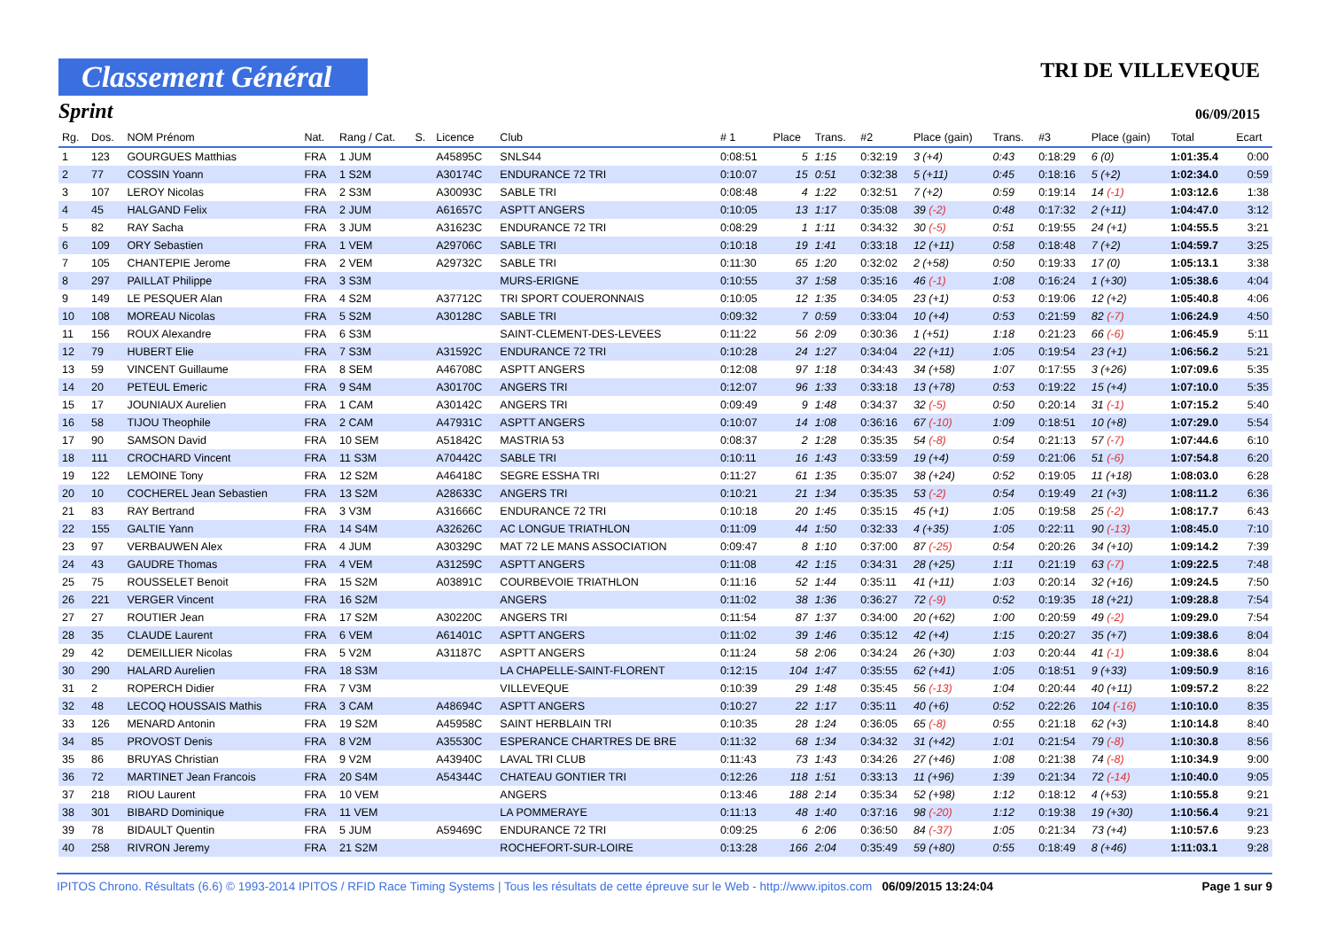Classement Général
TRI DE VILLEVEQUE
Sprint 06/09/2015
| Rg. | Dos. | NOM Prénom | Nat. | Rang / Cat. | S. | Licence | Club | # 1 | Place | Trans. | #2 | Place (gain) | Trans. | #3 | Place (gain) | Total | Ecart |
| --- | --- | --- | --- | --- | --- | --- | --- | --- | --- | --- | --- | --- | --- | --- | --- | --- | --- |
| 1 | 123 | GOURGUES Matthias | FRA | 1 JUM | | A45895C | SNLS44 | 0:08:51 | 5 | 1:15 | 0:32:19 | 3 (+4) | 0:43 | 0:18:29 | 6 (0) | 1:01:35.4 | 0:00 |
| 2 | 77 | COSSIN Yoann | FRA | 1 S2M | | A30174C | ENDURANCE 72 TRI | 0:10:07 | 15 | 0:51 | 0:32:38 | 5 (+11) | 0:45 | 0:18:16 | 5 (+2) | 1:02:34.0 | 0:59 |
| 3 | 107 | LEROY Nicolas | FRA | 2 S3M | | A30093C | SABLE TRI | 0:08:48 | 4 | 1:22 | 0:32:51 | 7 (+2) | 0:59 | 0:19:14 | 14 (-1) | 1:03:12.6 | 1:38 |
| 4 | 45 | HALGAND Felix | FRA | 2 JUM | | A61657C | ASPTT ANGERS | 0:10:05 | 13 | 1:17 | 0:35:08 | 39 (-2) | 0:48 | 0:17:32 | 2 (+11) | 1:04:47.0 | 3:12 |
| 5 | 82 | RAY Sacha | FRA | 3 JUM | | A31623C | ENDURANCE 72 TRI | 0:08:29 | 1 | 1:11 | 0:34:32 | 30 (-5) | 0:51 | 0:19:55 | 24 (+1) | 1:04:55.5 | 3:21 |
| 6 | 109 | ORY Sebastien | FRA | 1 VEM | | A29706C | SABLE TRI | 0:10:18 | 19 | 1:41 | 0:33:18 | 12 (+11) | 0:58 | 0:18:48 | 7 (+2) | 1:04:59.7 | 3:25 |
| 7 | 105 | CHANTEPIE Jerome | FRA | 2 VEM | | A29732C | SABLE TRI | 0:11:30 | 65 | 1:20 | 0:32:02 | 2 (+58) | 0:50 | 0:19:33 | 17 (0) | 1:05:13.1 | 3:38 |
| 8 | 297 | PAILLAT Philippe | FRA | 3 S3M | | | MURS-ERIGNE | 0:10:55 | 37 | 1:58 | 0:35:16 | 46 (-1) | 1:08 | 0:16:24 | 1 (+30) | 1:05:38.6 | 4:04 |
| 9 | 149 | LE PESQUER Alan | FRA | 4 S2M | | A37712C | TRI SPORT COUERONNAIS | 0:10:05 | 12 | 1:35 | 0:34:05 | 23 (+1) | 0:53 | 0:19:06 | 12 (+2) | 1:05:40.8 | 4:06 |
| 10 | 108 | MOREAU Nicolas | FRA | 5 S2M | | A30128C | SABLE TRI | 0:09:32 | 7 | 0:59 | 0:33:04 | 10 (+4) | 0:53 | 0:21:59 | 82 (-7) | 1:06:24.9 | 4:50 |
| 11 | 156 | ROUX Alexandre | FRA | 6 S3M | | | SAINT-CLEMENT-DES-LEVEES | 0:11:22 | 56 | 2:09 | 0:30:36 | 1 (+51) | 1:18 | 0:21:23 | 66 (-6) | 1:06:45.9 | 5:11 |
| 12 | 79 | HUBERT Elie | FRA | 7 S3M | | A31592C | ENDURANCE 72 TRI | 0:10:28 | 24 | 1:27 | 0:34:04 | 22 (+11) | 1:05 | 0:19:54 | 23 (+1) | 1:06:56.2 | 5:21 |
| 13 | 59 | VINCENT Guillaume | FRA | 8 SEM | | A46708C | ASPTT ANGERS | 0:12:08 | 97 | 1:18 | 0:34:43 | 34 (+58) | 1:07 | 0:17:55 | 3 (+26) | 1:07:09.6 | 5:35 |
| 14 | 20 | PETEUL Emeric | FRA | 9 S4M | | A30170C | ANGERS TRI | 0:12:07 | 96 | 1:33 | 0:33:18 | 13 (+78) | 0:53 | 0:19:22 | 15 (+4) | 1:07:10.0 | 5:35 |
| 15 | 17 | JOUNIAUX Aurelien | FRA | 1 CAM | | A30142C | ANGERS TRI | 0:09:49 | 9 | 1:48 | 0:34:37 | 32 (-5) | 0:50 | 0:20:14 | 31 (-1) | 1:07:15.2 | 5:40 |
| 16 | 58 | TIJOU Theophile | FRA | 2 CAM | | A47931C | ASPTT ANGERS | 0:10:07 | 14 | 1:08 | 0:36:16 | 67 (-10) | 1:09 | 0:18:51 | 10 (+8) | 1:07:29.0 | 5:54 |
| 17 | 90 | SAMSON David | FRA | 10 SEM | | A51842C | MASTRIA 53 | 0:08:37 | 2 | 1:28 | 0:35:35 | 54 (-8) | 0:54 | 0:21:13 | 57 (-7) | 1:07:44.6 | 6:10 |
| 18 | 111 | CROCHARD Vincent | FRA | 11 S3M | | A70442C | SABLE TRI | 0:10:11 | 16 | 1:43 | 0:33:59 | 19 (+4) | 0:59 | 0:21:06 | 51 (-6) | 1:07:54.8 | 6:20 |
| 19 | 122 | LEMOINE Tony | FRA | 12 S2M | | A46418C | SEGRE ESSHA TRI | 0:11:27 | 61 | 1:35 | 0:35:07 | 38 (+24) | 0:52 | 0:19:05 | 11 (+18) | 1:08:03.0 | 6:28 |
| 20 | 10 | COCHEREL Jean Sebastien | FRA | 13 S2M | | A28633C | ANGERS TRI | 0:10:21 | 21 | 1:34 | 0:35:35 | 53 (-2) | 0:54 | 0:19:49 | 21 (+3) | 1:08:11.2 | 6:36 |
| 21 | 83 | RAY Bertrand | FRA | 3 V3M | | A31666C | ENDURANCE 72 TRI | 0:10:18 | 20 | 1:45 | 0:35:15 | 45 (+1) | 1:05 | 0:19:58 | 25 (-2) | 1:08:17.7 | 6:43 |
| 22 | 155 | GALTIE Yann | FRA | 14 S4M | | A32626C | AC LONGUE TRIATHLON | 0:11:09 | 44 | 1:50 | 0:32:33 | 4 (+35) | 1:05 | 0:22:11 | 90 (-13) | 1:08:45.0 | 7:10 |
| 23 | 97 | VERBAUWEN Alex | FRA | 4 JUM | | A30329C | MAT 72 LE MANS ASSOCIATION | 0:09:47 | 8 | 1:10 | 0:37:00 | 87 (-25) | 0:54 | 0:20:26 | 34 (+10) | 1:09:14.2 | 7:39 |
| 24 | 43 | GAUDRE Thomas | FRA | 4 VEM | | A31259C | ASPTT ANGERS | 0:11:08 | 42 | 1:15 | 0:34:31 | 28 (+25) | 1:11 | 0:21:19 | 63 (-7) | 1:09:22.5 | 7:48 |
| 25 | 75 | ROUSSELET Benoit | FRA | 15 S2M | | A03891C | COURBEVOIE TRIATHLON | 0:11:16 | 52 | 1:44 | 0:35:11 | 41 (+11) | 1:03 | 0:20:14 | 32 (+16) | 1:09:24.5 | 7:50 |
| 26 | 221 | VERGER Vincent | FRA | 16 S2M | | | ANGERS | 0:11:02 | 38 | 1:36 | 0:36:27 | 72 (-9) | 0:52 | 0:19:35 | 18 (+21) | 1:09:28.8 | 7:54 |
| 27 | 27 | ROUTIER Jean | FRA | 17 S2M | | A30220C | ANGERS TRI | 0:11:54 | 87 | 1:37 | 0:34:00 | 20 (+62) | 1:00 | 0:20:59 | 49 (-2) | 1:09:29.0 | 7:54 |
| 28 | 35 | CLAUDE Laurent | FRA | 6 VEM | | A61401C | ASPTT ANGERS | 0:11:02 | 39 | 1:46 | 0:35:12 | 42 (+4) | 1:15 | 0:20:27 | 35 (+7) | 1:09:38.6 | 8:04 |
| 29 | 42 | DEMEILLIER Nicolas | FRA | 5 V2M | | A31187C | ASPTT ANGERS | 0:11:24 | 58 | 2:06 | 0:34:24 | 26 (+30) | 1:03 | 0:20:44 | 41 (-1) | 1:09:38.6 | 8:04 |
| 30 | 290 | HALARD Aurelien | FRA | 18 S3M | | | LA CHAPELLE-SAINT-FLORENT | 0:12:15 | 104 | 1:47 | 0:35:55 | 62 (+41) | 1:05 | 0:18:51 | 9 (+33) | 1:09:50.9 | 8:16 |
| 31 | 2 | ROPERCH Didier | FRA | 7 V3M | | | VILLEVEQUE | 0:10:39 | 29 | 1:48 | 0:35:45 | 56 (-13) | 1:04 | 0:20:44 | 40 (+11) | 1:09:57.2 | 8:22 |
| 32 | 48 | LECOQ HOUSSAIS Mathis | FRA | 3 CAM | | A48694C | ASPTT ANGERS | 0:10:27 | 22 | 1:17 | 0:35:11 | 40 (+6) | 0:52 | 0:22:26 | 104 (-16) | 1:10:10.0 | 8:35 |
| 33 | 126 | MENARD Antonin | FRA | 19 S2M | | A45958C | SAINT HERBLAIN TRI | 0:10:35 | 28 | 1:24 | 0:36:05 | 65 (-8) | 0:55 | 0:21:18 | 62 (+3) | 1:10:14.8 | 8:40 |
| 34 | 85 | PROVOST Denis | FRA | 8 V2M | | A35530C | ESPERANCE CHARTRES DE BRE | 0:11:32 | 68 | 1:34 | 0:34:32 | 31 (+42) | 1:01 | 0:21:54 | 79 (-8) | 1:10:30.8 | 8:56 |
| 35 | 86 | BRUYAS Christian | FRA | 9 V2M | | A43940C | LAVAL TRI CLUB | 0:11:43 | 73 | 1:43 | 0:34:26 | 27 (+46) | 1:08 | 0:21:38 | 74 (-8) | 1:10:34.9 | 9:00 |
| 36 | 72 | MARTINET Jean Francois | FRA | 20 S4M | | A54344C | CHATEAU GONTIER TRI | 0:12:26 | 118 | 1:51 | 0:33:13 | 11 (+96) | 1:39 | 0:21:34 | 72 (-14) | 1:10:40.0 | 9:05 |
| 37 | 218 | RIOU Laurent | FRA | 10 VEM | | | ANGERS | 0:13:46 | 188 | 2:14 | 0:35:34 | 52 (+98) | 1:12 | 0:18:12 | 4 (+53) | 1:10:55.8 | 9:21 |
| 38 | 301 | BIBARD Dominique | FRA | 11 VEM | | | LA POMMERAYE | 0:11:13 | 48 | 1:40 | 0:37:16 | 98 (-20) | 1:12 | 0:19:38 | 19 (+30) | 1:10:56.4 | 9:21 |
| 39 | 78 | BIDAULT Quentin | FRA | 5 JUM | | A59469C | ENDURANCE 72 TRI | 0:09:25 | 6 | 2:06 | 0:36:50 | 84 (-37) | 1:05 | 0:21:34 | 73 (+4) | 1:10:57.6 | 9:23 |
| 40 | 258 | RIVRON Jeremy | FRA | 21 S2M | | | ROCHEFORT-SUR-LOIRE | 0:13:28 | 166 | 2:04 | 0:35:49 | 59 (+80) | 0:55 | 0:18:49 | 8 (+46) | 1:11:03.1 | 9:28 |
IPITOS Chrono. Résultats (6.6) © 1993-2014 IPITOS / RFID Race Timing Systems | Tous les résultats de cette épreuve sur le Web - http://www.ipitos.com 06/09/2015 13:24:04 Page 1 sur 9